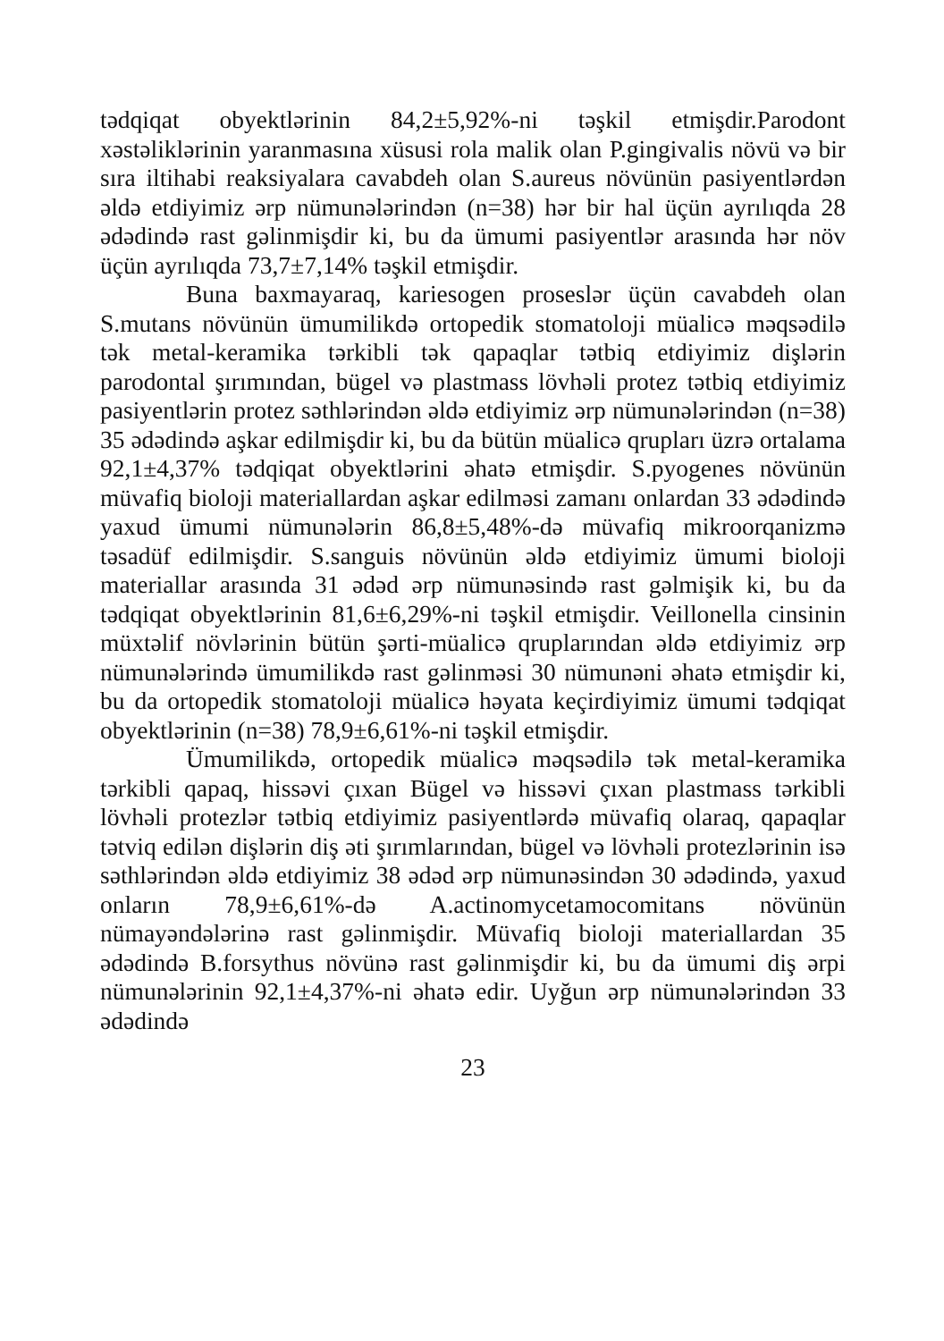tədqiqat obyektlərinin 84,2±5,92%-ni təşkil etmişdir.Parodont xəstəliklərinin yaranmasına xüsusi rola malik olan P.gingivalis növü və bir sıra iltihabi reaksiyalara cavabdeh olan S.aureus növünün pasiyentlərdən əldə etdiyimiz ərp nümunələrindən (n=38) hər bir hal üçün ayrılıqda 28 ədədində rast gəlinmişdir ki, bu da ümumi pasiyentlər arasında hər növ üçün ayrılıqda 73,7±7,14% təşkil etmişdir.
Buna baxmayaraq, kariesogen proseslər üçün cavabdeh olan S.mutans növünün ümumilikdə ortopedik stomatoloji müalicə məqsədilə tək metal-keramika tərkibli tək qapaqlar tətbiq etdiyimiz dişlərin parodontal şırımından, bügel və plastmass lövhəli protez tətbiq etdiyimiz pasiyentlərin protez səthlərindən əldə etdiyimiz ərp nümunələrindən (n=38) 35 ədədində aşkar edilmişdir ki, bu da bütün müalicə qrupları üzrə ortalama 92,1±4,37% tədqiqat obyektlərini əhatə etmişdir. S.pyogenes növünün müvafiq bioloji materiallardan aşkar edilməsi zamanı onlardan 33 ədədində yaxud ümumi nümunələrin 86,8±5,48%-də müvafiq mikroorqanizmə təsadüf edilmişdir. S.sanguis növünün əldə etdiyimiz ümumi bioloji materiallar arasında 31 ədəd ərp nümunəsində rast gəlmişik ki, bu da tədqiqat obyektlərinin 81,6±6,29%-ni təşkil etmişdir. Veillonella cinsinin müxtəlif növlərinin bütün şərti-müalicə qruplarından əldə etdiyimiz ərp nümunələrində ümumilikdə rast gəlinməsi 30 nümunəni əhatə etmişdir ki, bu da ortopedik stomatoloji müalicə həyata keçirdiyimiz ümumi tədqiqat obyektlərinin (n=38) 78,9±6,61%-ni təşkil etmişdir.
Ümumilikdə, ortopedik müalicə məqsədilə tək metal-keramika tərkibli qapaq, hissəvi çıxan Bügel və hissəvi çıxan plastmass tərkibli lövhəli protezlər tətbiq etdiyimiz pasiyentlərdə müvafiq olaraq, qapaqlar tətviq edilən dişlərin diş əti şırımlarından, bügel və lövhəli protezlərinin isə səthlərindən əldə etdiyimiz 38 ədəd ərp nümunəsindən 30 ədədində, yaxud onların 78,9±6,61%-də A.actinomycetamocomitans növünün nümayəndələrinə rast gəlinmişdir. Müvafiq bioloji materiallardan 35 ədədində B.forsythus növünə rast gəlinmişdir ki, bu da ümumi diş ərpi nümunələrinin 92,1±4,37%-ni əhatə edir. Uyğun ərp nümunələrindən 33 ədədində
23